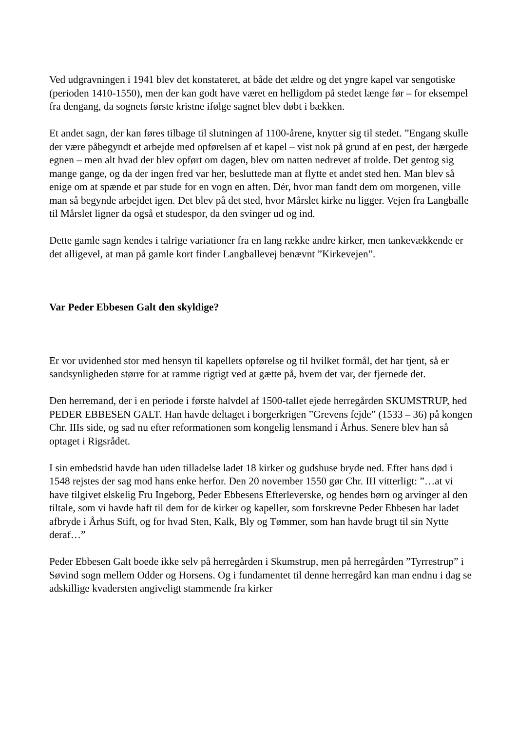Ved udgravningen i 1941 blev det konstateret, at både det ældre og det yngre kapel var sengotiske (perioden 1410-1550), men der kan godt have været en helligdom på stedet længe før – for eksempel fra dengang, da sognets første kristne ifølge sagnet blev døbt i bækken.
Et andet sagn, der kan føres tilbage til slutningen af 1100-årene, knytter sig til stedet. ”Engang skulle der være påbegyndt et arbejde med opførelsen af et kapel – vist nok på grund af en pest, der hærgede egnen – men alt hvad der blev opført om dagen, blev om natten nedrevet af trolde. Det gentog sig mange gange, og da der ingen fred var her, besluttede man at flytte et andet sted hen. Man blev så enige om at spænde et par stude for en vogn en aften. Dér, hvor man fandt dem om morgenen, ville man så begynde arbejdet igen. Det blev på det sted, hvor Mårslet kirke nu ligger. Vejen fra Langballe til Mårslet ligner da også et studespor, da den svinger ud og ind.
Dette gamle sagn kendes i talrige variationer fra en lang række andre kirker, men tankevækkende er det alligevel, at man på gamle kort finder Langballevej benævnt ”Kirkevejen”.
Var Peder Ebbesen Galt den skyldige?
Er vor uvidenhed stor med hensyn til kapellets opførelse og til hvilket formål, det har tjent, så er sandsynligheden større for at ramme rigtigt ved at gætte på, hvem det var, der fjernede det.
Den herremand, der i en periode i første halvdel af 1500-tallet ejede herregården SKUMSTRUP, hed PEDER EBBESEN GALT. Han havde deltaget i borgerkrigen ”Grevens fejde” (1533 – 36) på kongen Chr. IIIs side, og sad nu efter reformationen som kongelig lensmand i Århus. Senere blev han så optaget i Rigsrådet.
I sin embedstid havde han uden tilladelse ladet 18 kirker og gudshuse bryde ned. Efter hans død i 1548 rejstes der sag mod hans enke herfor. Den 20 november 1550 gør Chr. III vitterligt: ”…at vi have tilgivet elskelig Fru Ingeborg, Peder Ebbesens Efterleverske, og hendes børn og arvinger al den tiltale, som vi havde haft til dem for de kirker og kapeller, som forskrevne Peder Ebbesen har ladet afbryde i Århus Stift, og for hvad Sten, Kalk, Bly og Tømmer, som han havde brugt til sin Nytte deraf…”
Peder Ebbesen Galt boede ikke selv på herregården i Skumstrup, men på herregården ”Tyrrestrup” i Søvind sogn mellem Odder og Horsens. Og i fundamentet til denne herregård kan man endnu i dag se adskillige kvadersten angiveligt stammende fra kirker